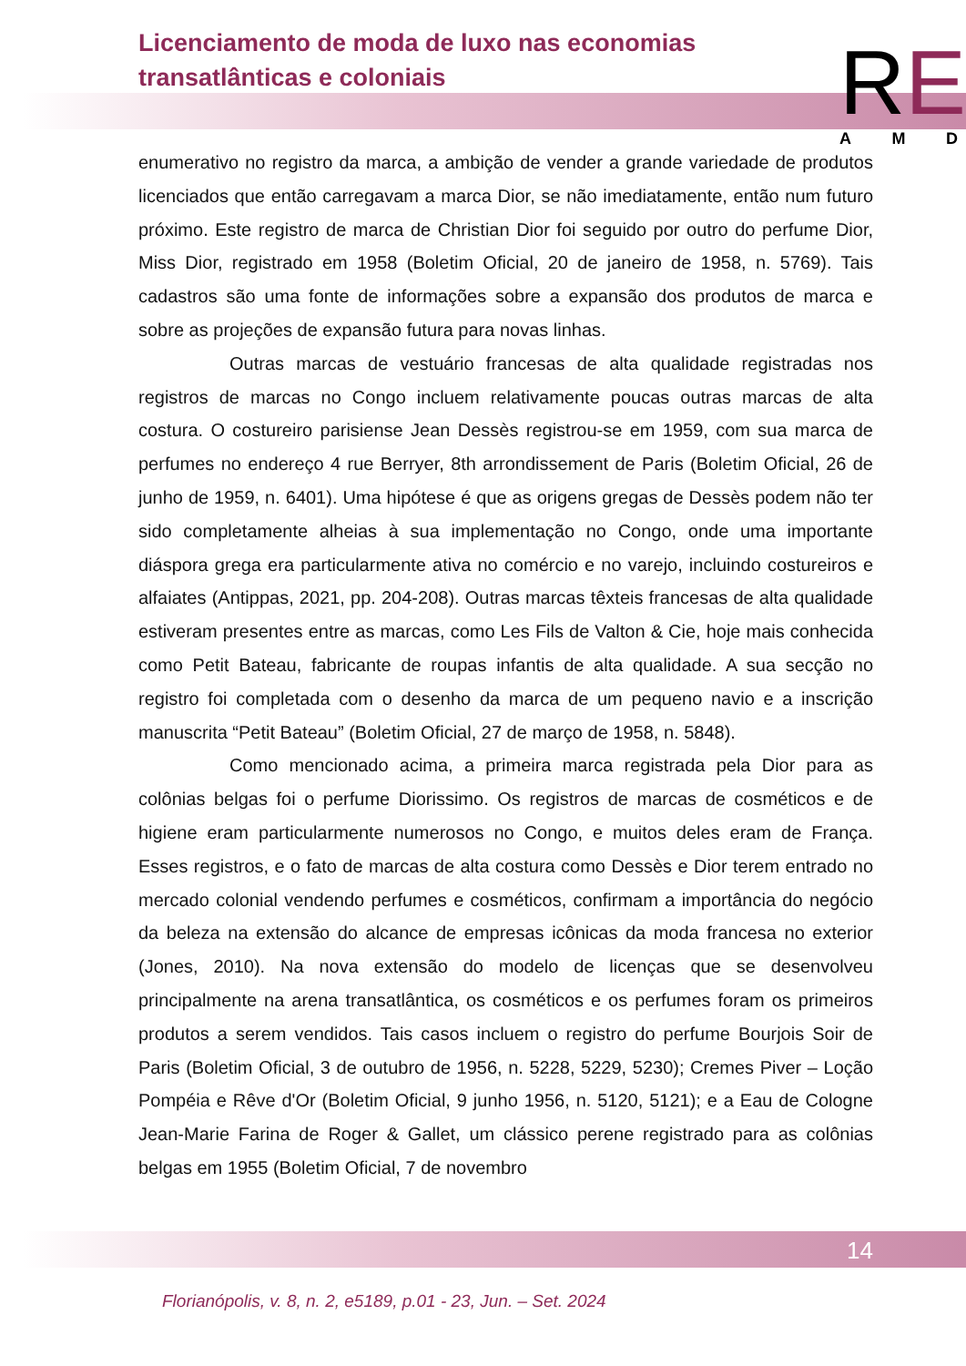Licenciamento de moda de luxo nas economias transatlânticas e coloniais
RE A M D
enumerativo no registro da marca, a ambição de vender a grande variedade de produtos licenciados que então carregavam a marca Dior, se não imediatamente, então num futuro próximo. Este registro de marca de Christian Dior foi seguido por outro do perfume Dior, Miss Dior, registrado em 1958 (Boletim Oficial, 20 de janeiro de 1958, n. 5769). Tais cadastros são uma fonte de informações sobre a expansão dos produtos de marca e sobre as projeções de expansão futura para novas linhas.
Outras marcas de vestuário francesas de alta qualidade registradas nos registros de marcas no Congo incluem relativamente poucas outras marcas de alta costura. O costureiro parisiense Jean Dessès registrou-se em 1959, com sua marca de perfumes no endereço 4 rue Berryer, 8th arrondissement de Paris (Boletim Oficial, 26 de junho de 1959, n. 6401). Uma hipótese é que as origens gregas de Dessès podem não ter sido completamente alheias à sua implementação no Congo, onde uma importante diáspora grega era particularmente ativa no comércio e no varejo, incluindo costureiros e alfaiates (Antippas, 2021, pp. 204-208). Outras marcas têxteis francesas de alta qualidade estiveram presentes entre as marcas, como Les Fils de Valton & Cie, hoje mais conhecida como Petit Bateau, fabricante de roupas infantis de alta qualidade. A sua secção no registro foi completada com o desenho da marca de um pequeno navio e a inscrição manuscrita “Petit Bateau” (Boletim Oficial, 27 de março de 1958, n. 5848).
Como mencionado acima, a primeira marca registrada pela Dior para as colônias belgas foi o perfume Diorissimo. Os registros de marcas de cosméticos e de higiene eram particularmente numerosos no Congo, e muitos deles eram de França. Esses registros, e o fato de marcas de alta costura como Dessès e Dior terem entrado no mercado colonial vendendo perfumes e cosméticos, confirmam a importância do negócio da beleza na extensão do alcance de empresas icônicas da moda francesa no exterior (Jones, 2010). Na nova extensão do modelo de licenças que se desenvolveu principalmente na arena transatlântica, os cosméticos e os perfumes foram os primeiros produtos a serem vendidos. Tais casos incluem o registro do perfume Bourjois Soir de Paris (Boletim Oficial, 3 de outubro de 1956, n. 5228, 5229, 5230); Cremes Piver – Loção Pompéia e Rêve d'Or (Boletim Oficial, 9 junho 1956, n. 5120, 5121); e a Eau de Cologne Jean-Marie Farina de Roger & Gallet, um clássico perene registrado para as colônias belgas em 1955 (Boletim Oficial, 7 de novembro
14
Florianópolis, v. 8, n. 2, e5189, p.01 - 23, Jun. – Set. 2024